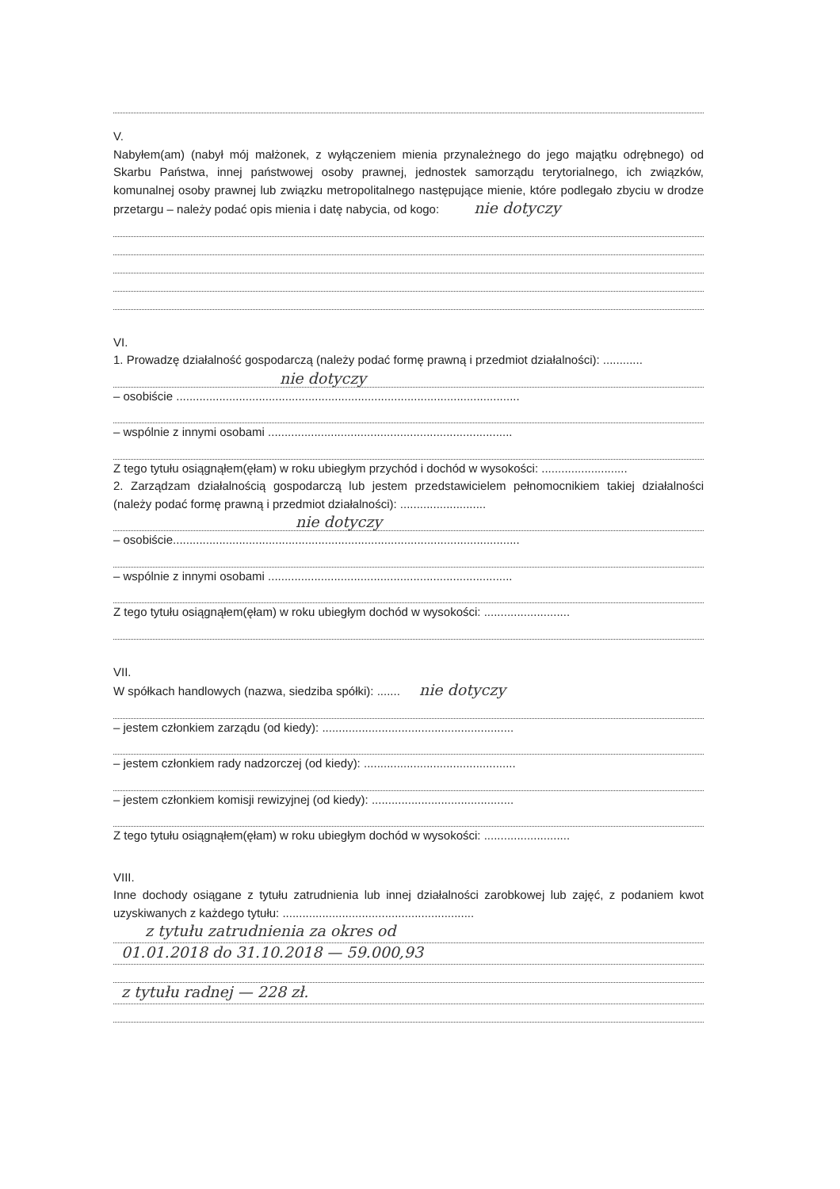V.
Nabyłem(am) (nabył mój małżonek, z wyłączeniem mienia przynależnego do jego majątku odrębnego) od Skarbu Państwa, innej państwowej osoby prawnej, jednostek samorządu terytorialnego, ich związków, komunalnej osoby prawnej lub związku metropolitalnego następujące mienie, które podlegało zbyciu w drodze przetargu – należy podać opis mienia i datę nabycia, od kogo: nie dotyczy
VI.
1. Prowadzę działalność gospodarczą (należy podać formę prawną i przedmiot działalności): ............
nie dotyczy
– osobiście ........................................................................................................
– wspólnie z innymi osobami ..........................................................................
Z tego tytułu osiągnąłem(ęłam) w roku ubiegłym przychód i dochód w wysokości: ..........................
2. Zarządzam działalnością gospodarczą lub jestem przedstawicielem pełnomocnikiem takiej działalności (należy podać formę prawną i przedmiot działalności): ..........................
nie dotyczy
– osobiście.........................................................................................................
– wspólnie z innymi osobami ..........................................................................
Z tego tytułu osiągnąłem(ęłam) w roku ubiegłym dochód w wysokości: ..........................
VII.
W spółkach handlowych (nazwa, siedziba spółki): ....... nie dotyczy
– jestem członkiem zarządu (od kiedy): ..........................................................
– jestem członkiem rady nadzorczej (od kiedy): ..............................................
– jestem członkiem komisji rewizyjnej (od kiedy): ...........................................
Z tego tytułu osiągnąłem(ęłam) w roku ubiegłym dochód w wysokości: ..........................
VIII.
Inne dochody osiągane z tytułu zatrudnienia lub innej działalności zarobkowej lub zajęć, z podaniem kwot uzyskiwanych z każdego tytułu: ..........................................................
z tytułu zatrudnienia za okres od
01.01.2018 do 31.10.2018 — 59.000,93
z tytułu radnej — 228 zł.